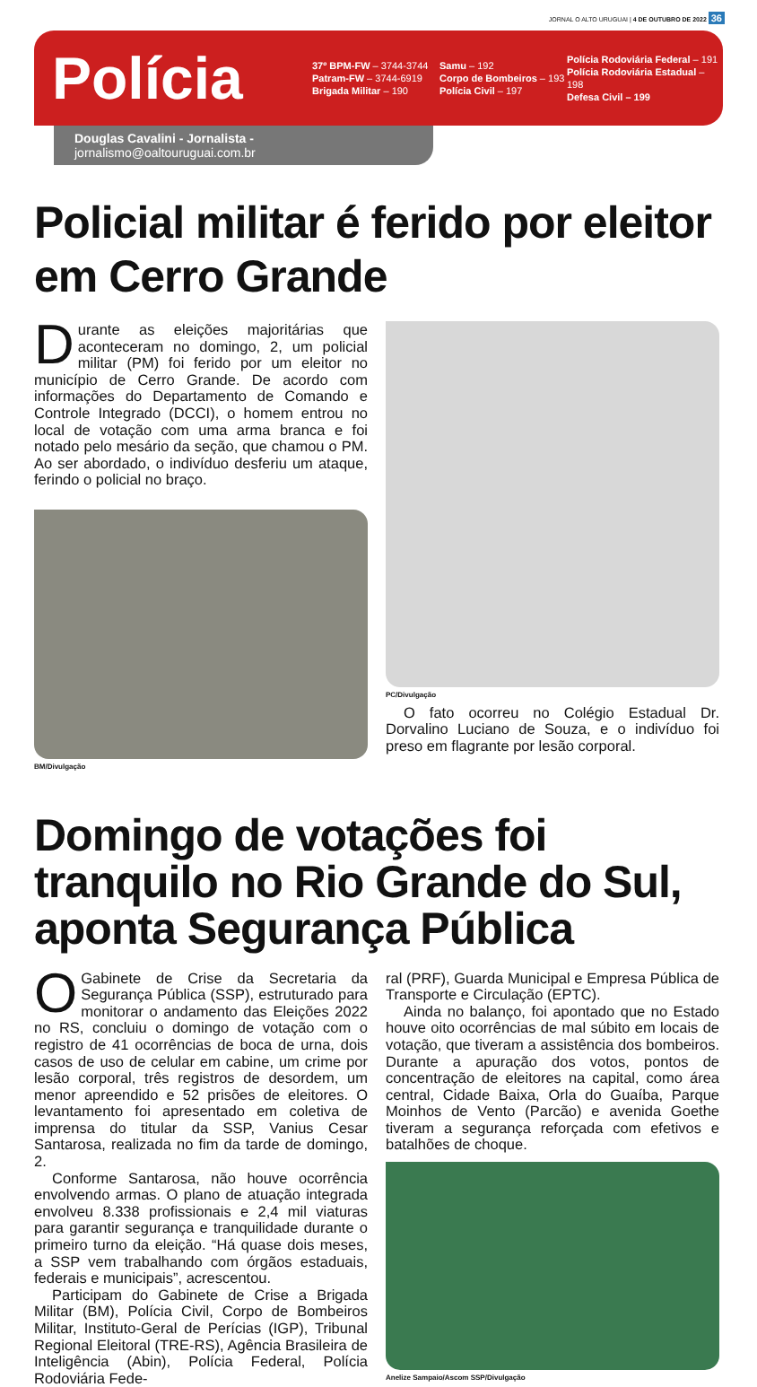JORNAL O ALTO URUGUAI | 4 DE OUTUBRO DE 2022 36
Polícia
37º BPM-FW – 3744-3744
Patram-FW – 3744-6919
Brigada Militar – 190
Samu – 192
Corpo de Bombeiros – 193
Polícia Civil – 197
Polícia Rodoviária Federal – 191
Polícia Rodoviária Estadual – 198
Defesa Civil – 199
Douglas Cavalini - Jornalista - jornalismo@oaltouruguai.com.br
Policial militar é ferido por eleitor em Cerro Grande
Durante as eleições majoritárias que aconteceram no domingo, 2, um policial militar (PM) foi ferido por um eleitor no município de Cerro Grande. De acordo com informações do Departamento de Comando e Controle Integrado (DCCI), o homem entrou no local de votação com uma arma branca e foi notado pelo mesário da seção, que chamou o PM. Ao ser abordado, o indivíduo desferiu um ataque, ferindo o policial no braço.
BM/Divulgação
PC/Divulgação
O fato ocorreu no Colégio Estadual Dr. Dorvalino Luciano de Souza, e o indivíduo foi preso em flagrante por lesão corporal.
Domingo de votações foi tranquilo no Rio Grande do Sul, aponta Segurança Pública
OGabinete de Crise da Secretaria da Segurança Pública (SSP), estruturado para monitorar o andamento das Eleições 2022 no RS, concluiu o domingo de votação com o registro de 41 ocorrências de boca de urna, dois casos de uso de celular em cabine, um crime por lesão corporal, três registros de desordem, um menor apreendido e 52 prisões de eleitores. O levantamento foi apresentado em coletiva de imprensa do titular da SSP, Vanius Cesar Santarosa, realizada no fim da tarde de domingo, 2.
Conforme Santarosa, não houve ocorrência envolvendo armas. O plano de atuação integrada envolveu 8.338 profissionais e 2,4 mil viaturas para garantir segurança e tranquilidade durante o primeiro turno da eleição. “Há quase dois meses, a SSP vem trabalhando com órgãos estaduais, federais e municipais”, acrescentou.
Participam do Gabinete de Crise a Brigada Militar (BM), Polícia Civil, Corpo de Bombeiros Militar, Instituto-Geral de Perícias (IGP), Tribunal Regional Eleitoral (TRE-RS), Agência Brasileira de Inteligência (Abin), Polícia Federal, Polícia Rodoviária Fede-
ral (PRF), Guarda Municipal e Empresa Pública de Transporte e Circulação (EPTC).
Ainda no balanço, foi apontado que no Estado houve oito ocorrências de mal súbito em locais de votação, que tiveram a assistência dos bombeiros. Durante a apuração dos votos, pontos de concentração de eleitores na capital, como área central, Cidade Baixa, Orla do Guaíba, Parque Moinhos de Vento (Parcão) e avenida Goethe tiveram a segurança reforçada com efetivos e batalhões de choque.
Anelize Sampaio/Ascom SSP/Divulgação